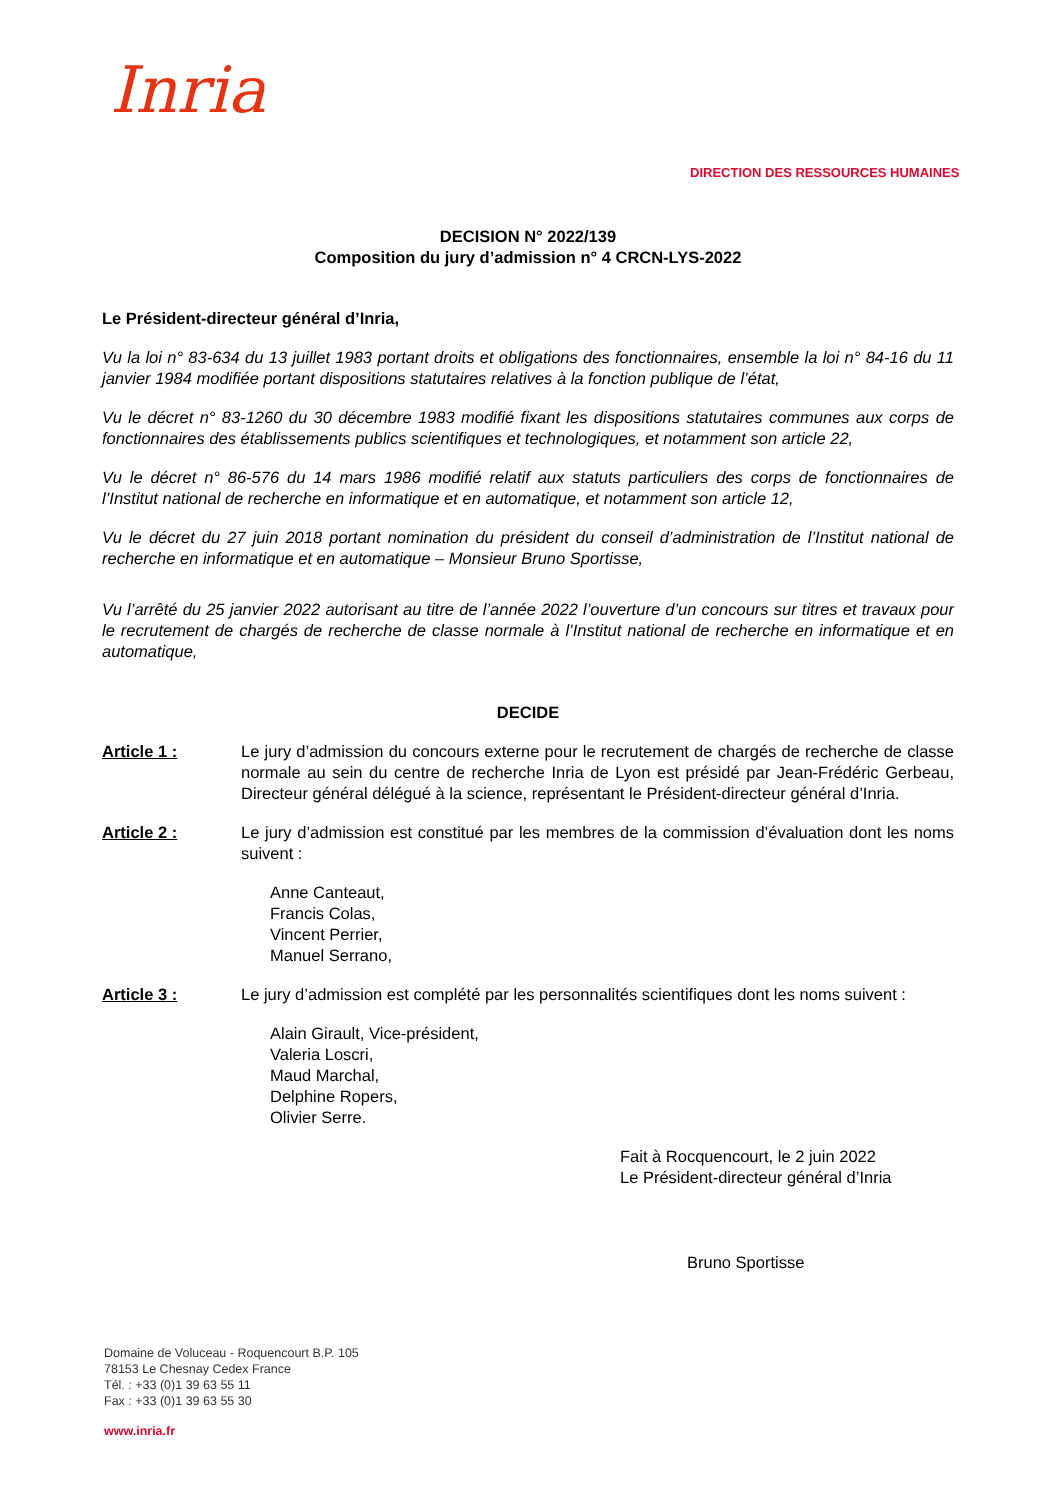Inria
DIRECTION DES RESSOURCES HUMAINES
DECISION N° 2022/139
Composition du jury d’admission n° 4 CRCN-LYS-2022
Le Président-directeur général d’Inria,
Vu la loi n° 83-634 du 13 juillet 1983 portant droits et obligations des fonctionnaires, ensemble la loi n° 84-16 du 11 janvier 1984 modifiée portant dispositions statutaires relatives à la fonction publique de l’état,
Vu le décret n° 83-1260 du 30 décembre 1983 modifié fixant les dispositions statutaires communes aux corps de fonctionnaires des établissements publics scientifiques et technologiques, et notamment son article 22,
Vu le décret n° 86-576 du 14 mars 1986 modifié relatif aux statuts particuliers des corps de fonctionnaires de l’Institut national de recherche en informatique et en automatique, et notamment son article 12,
Vu le décret du 27 juin 2018 portant nomination du président du conseil d’administration de l’Institut national de recherche en informatique et en automatique – Monsieur Bruno Sportisse,
Vu l’arrêté du 25 janvier 2022 autorisant au titre de l’année 2022 l’ouverture d’un concours sur titres et travaux pour le recrutement de chargés de recherche de classe normale à l’Institut national de recherche en informatique et en automatique,
DECIDE
Article 1 : Le jury d’admission du concours externe pour le recrutement de chargés de recherche de classe normale au sein du centre de recherche Inria de Lyon est présidé par Jean-Frédéric Gerbeau, Directeur général délégué à la science, représentant le Président-directeur général d’Inria.
Article 2 : Le jury d’admission est constitué par les membres de la commission d’évaluation dont les noms suivent :
Anne Canteaut,
Francis Colas,
Vincent Perrier,
Manuel Serrano,
Article 3 : Le jury d’admission est complété par les personnalités scientifiques dont les noms suivent :
Alain Girault, Vice-président,
Valeria Loscri,
Maud Marchal,
Delphine Ropers,
Olivier Serre.
Fait à Rocquencourt, le 2 juin 2022
Le Président-directeur général d’Inria
Bruno Sportisse
Domaine de Voluceau - Roquencourt B.P. 105
78153 Le Chesnay Cedex France
Tél. : +33 (0)1 39 63 55 11
Fax : +33 (0)1 39 63 55 30
www.inria.fr